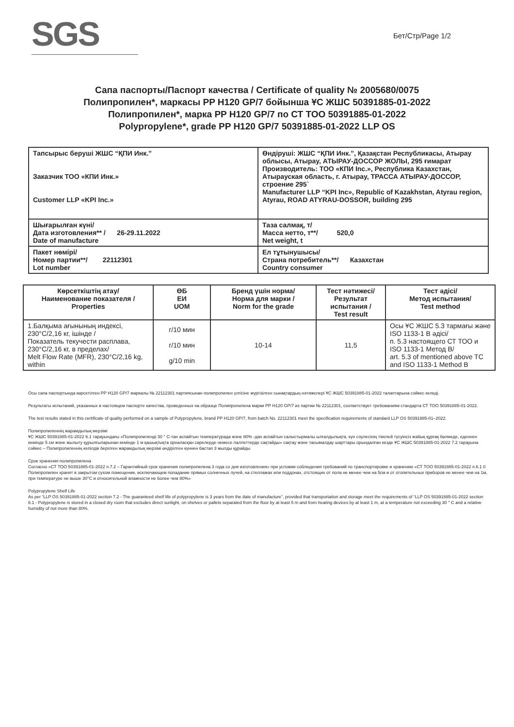SGS
Бет/Стр/Page 1/2
Сапа паспорты/Паспорт качества / Certificate of quality № 2005680/0075
Полипропилен*, маркасы PP H120 GP/7 бойынша ҰС ЖШС 50391885-01-2022
Полипропилен*, марка PP H120 GP/7 по СТ ТОО 50391885-01-2022
Polypropylene*, grade PP H120 GP/7 50391885-01-2022 LLP OS
| Тапсырыс беруші ЖШС “ҚПИ Инк.” Заказчик ТОО «КПИ Инк.» Customer LLP «KPI Inc.» | Өндіруші: ЖШС “ҚПИ Инк.”, Қазақстан Республикасы, Атырау облысы, Атырау, АТЫРАУ-ДОССОР ЖОЛЫ, 295 ғимарат Производитель: ТОО «КПИ Inc.», Республика Казахстан, Атырауская область, г. Атырау, ТРАССА АТЫРАУ-ДОССОР, строение 295` Manufacturer LLP “KPI Inc», Republic of Kazakhstan, Atyrau region, Atyrau, ROAD ATYRAU-DOSSOR, building 295 |
| Шығарылған күні/ Дата изготовления** / 26-29.11.2022 Date of manufacture | Таза салмақ, т/ Масса нетто, т**/ 520,0 Net weight, t |
| Пакет нөмірі/ Номер партии**/ 22112301 Lot number | Ел тұтынушысы/ Страна потребитель**/ Казахстан Country consumer |
| Көрсеткіштің атау/ Наименование показателя / Properties | ӨБ ЕИ UOM | Бренд үшін норма/ Норма для марки / Norm for the grade | Тест нәтижесі/ Результат испытания / Test result | Тест әдісі/ Метод испытания/ Test method |
| --- | --- | --- | --- | --- |
| 1.Балқыма ағынының индексі, 230°C/2,16 кг, ішінде / Показатель текучести расплава, 230°C/2,16 кг, в пределах/ Melt Flow Rate (MFR), 230°C/2,16 kg, within | г/10 мин г/10 мин g/10 min | 10-14 | 11,5 | Осы ҰС ЖШС 5.3 тармағы және ISO 1133-1 B әдісі/ п. 5.3 настоящего СТ ТОО и ISO 1133-1 Метод B/ art. 5.3 of mentioned above TC and ISO 1133-1 Method B |
Осы сапа паспортында көрсетілген PP H120 GP/7 маркалы № 22112301 партиясынан полипропилен үлгісіне жүргізілген сынақтардың нәтижелері ҰС ЖШС 50391885-01-2022 талаптарына сәйкес келеді.
Результаты испытаний, указанных в настоящем паспорте качества, проведенных на образце Полипропилена марки PP H120 GP/7 из партии № 22112301, соответствует требованиям стандарта СТ ТОО 50391885-01-2022.
The test results stated in this certificate of quality performed on a sample of Polypropylene, brand PP H120 GP/7, from batch No. 22112301 meet the specification requirements of standard LLP OS 50391885-01–2022.
Полипропиленнің жарамдылық мерзімі
ҰС ЖШС 50391885-01-2022 6.1 тарауындағы «Полипропиленді 30 ° С-тан аспайтын температурада және 80% -дан аспайтын салыстырмалы ылғалдылықта, күн сәулесінің тікелей түсуінсіз жабық құрғақ бөлмеде, еденнен кемінде 5 см және жылыту құрылғыларынан кемінде 1 м қашықтықта орналасқан сөрелерде немесе паллеттерде сақтайды» сақтау және тасымалдау шарттары орындалған кезде ҰС ЖШС 50391885-01-2022 7.2 тарауына сәйкес – Полипропиленнің кепілдік берілген жарамдылық мерзімі өндірілген күннен бастап 3 жылды құрайды
Срок хранения полипропилена
Согласно «СТ ТОО 50391885-01-2022 п.7.2 – Гарантийный срок хранения полипропилена 3 года со дня изготовления» при условии соблюдения требований по транспортировке и хранению «СТ ТОО 50391885-01-2022 п.6.1 0 Полипропилен хранят в закрытом сухом помещении, исключающем попадание прямых солнечных лучей, на стеллажах или поддонах, отстоящих от пола не менее чем на 5см и от отопительных приборов не менее чем на 1м, при температуре не выше 30°С и относительной влажности не более чем 80%»
Polypropylene Shelf Life
As per “LLP OS 50391885-01-2022 section 7.2 - The guaranteed shelf life of polypropylene is 3 years from the date of manufacture”, provided that transportation and storage meet the requirements of “LLP OS 50391885-01-2022 section 6.1 - Polypropylene is stored in a closed dry room that excludes direct sunlight, on shelves or pallets separated from the floor by at least 5 m and from heating devices by at least 1 m, at a temperature not exceeding 30 ° C and a relative humidity of not more than 80%.